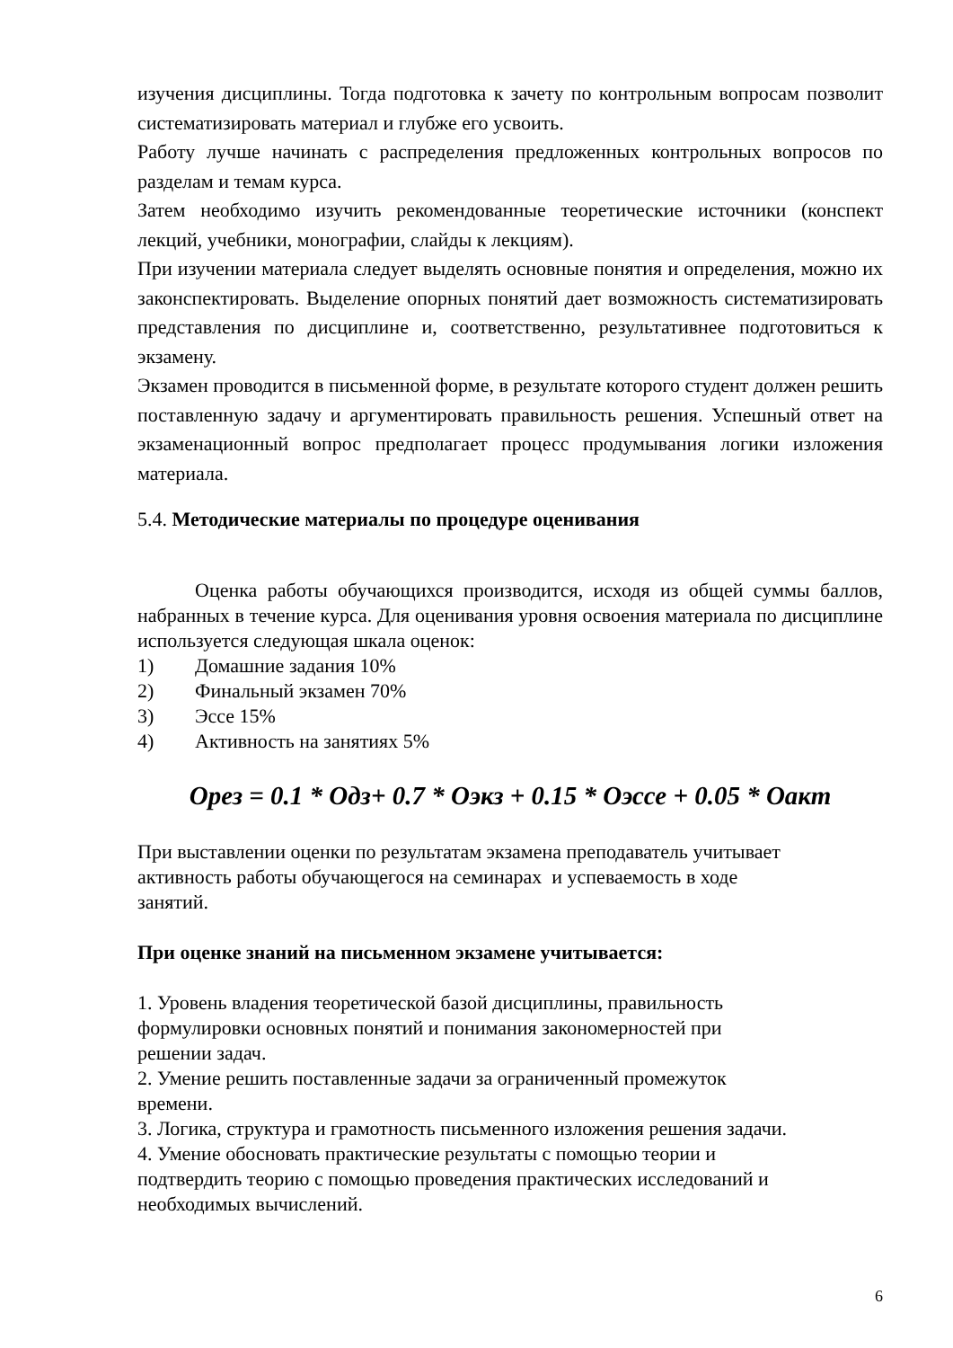изучения дисциплины. Тогда подготовка к зачету по контрольным вопросам позволит систематизировать материал и глубже его усвоить.
Работу лучше начинать с распределения предложенных контрольных вопросов по разделам и темам курса.
Затем необходимо изучить рекомендованные теоретические источники (конспект лекций, учебники, монографии, слайды к лекциям).
При изучении материала следует выделять основные понятия и определения, можно их законспектировать. Выделение опорных понятий дает возможность систематизировать представления по дисциплине и, соответственно, результативнее подготовиться к экзамену.
Экзамен проводится в письменной форме, в результате которого студент должен решить поставленную задачу и аргументировать правильность решения. Успешный ответ на экзаменационный вопрос предполагает процесс продумывания логики изложения материала.
5.4. Методические материалы по процедуре оценивания
Оценка работы обучающихся производится, исходя из общей суммы баллов, набранных в течение курса. Для оценивания уровня освоения материала по дисциплине используется следующая шкала оценок:
1) Домашние задания 10%
2) Финальный экзамен 70%
3) Эссе 15%
4) Активность на занятиях 5%
Орез = 0.1 * Одз+ 0.7 * Оэкз + 0.15 * Оэссе + 0.05 * Оакт
При выставлении оценки по результатам экзамена преподаватель учитывает
активность работы обучающегося на семинарах и успеваемость в ходе
занятий.
При оценке знаний на письменном экзамене учитывается:
1. Уровень владения теоретической базой дисциплины, правильность
формулировки основных понятий и понимания закономерностей при
решении задач.
2. Умение решить поставленные задачи за ограниченный промежуток
времени.
3. Логика, структура и грамотность письменного изложения решения задачи.
4. Умение обосновать практические результаты с помощью теории и
подтвердить теорию с помощью проведения практических исследований и
необходимых вычислений.
6